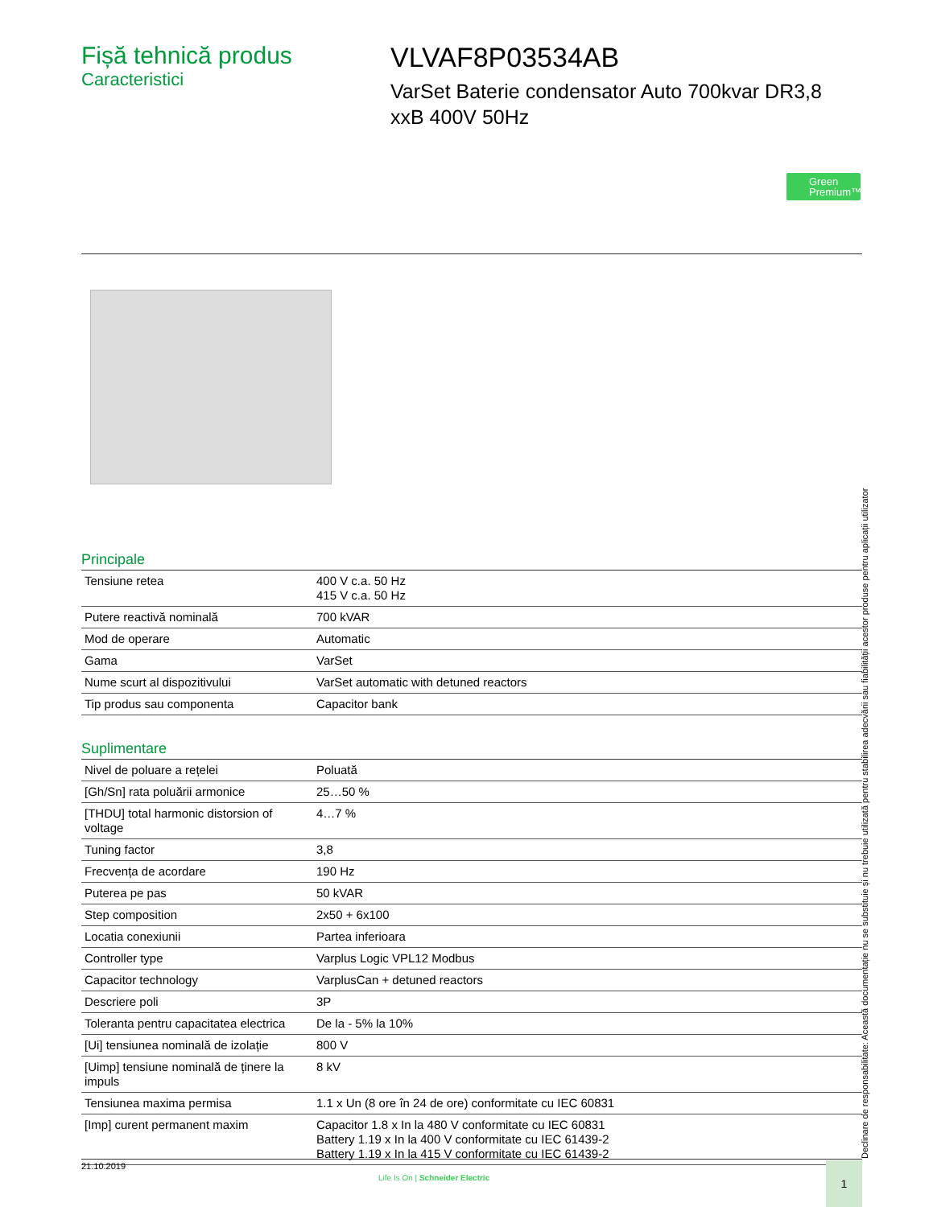Fișă tehnică produs
Caracteristici
VLVAF8P03534AB
VarSet Baterie condensator Auto 700kvar DR3,8 xxB 400V 50Hz
Green
Premium™
Principale
| Tensiune retea | 400 V c.a. 50 Hz 415 V c.a. 50 Hz |
| Putere reactivă nominală | 700 kVAR |
| Mod de operare | Automatic |
| Gama | VarSet |
| Nume scurt al dispozitivului | VarSet automatic with detuned reactors |
| Tip produs sau componenta | Capacitor bank |
Suplimentare
| Nivel de poluare a rețelei | Poluată |
| [Gh/Sn] rata poluării armonice | 25…50 % |
| [THDU] total harmonic distorsion of voltage | 4…7 % |
| Tuning factor | 3,8 |
| Frecvența de acordare | 190 Hz |
| Puterea pe pas | 50 kVAR |
| Step composition | 2x50 + 6x100 |
| Locatia conexiunii | Partea inferioara |
| Controller type | Varplus Logic VPL12 Modbus |
| Capacitor technology | VarplusCan + detuned reactors |
| Descriere poli | 3P |
| Toleranta pentru capacitatea electrica | De la - 5% la 10% |
| [Ui] tensiunea nominală de izolație | 800 V |
| [Uimp] tensiune nominală de ținere la impuls | 8 kV |
| Tensiunea maxima permisa | 1.1 x Un (8 ore în 24 de ore) conformitate cu IEC 60831 |
| [Imp] curent permanent maxim | Capacitor 1.8 x In la 480 V conformitate cu IEC 60831 Battery 1.19 x In la 400 V conformitate cu IEC 61439-2 Battery 1.19 x In la 415 V conformitate cu IEC 61439-2 |
Declinare de responsabilitate: Această documentație nu se substituie și nu trebuie utilizată pentru stabilirea adecvării sau fiabilității acestor produse pentru aplicații utilizator
21.10.2019
Life Is On | Schneider Electric
1